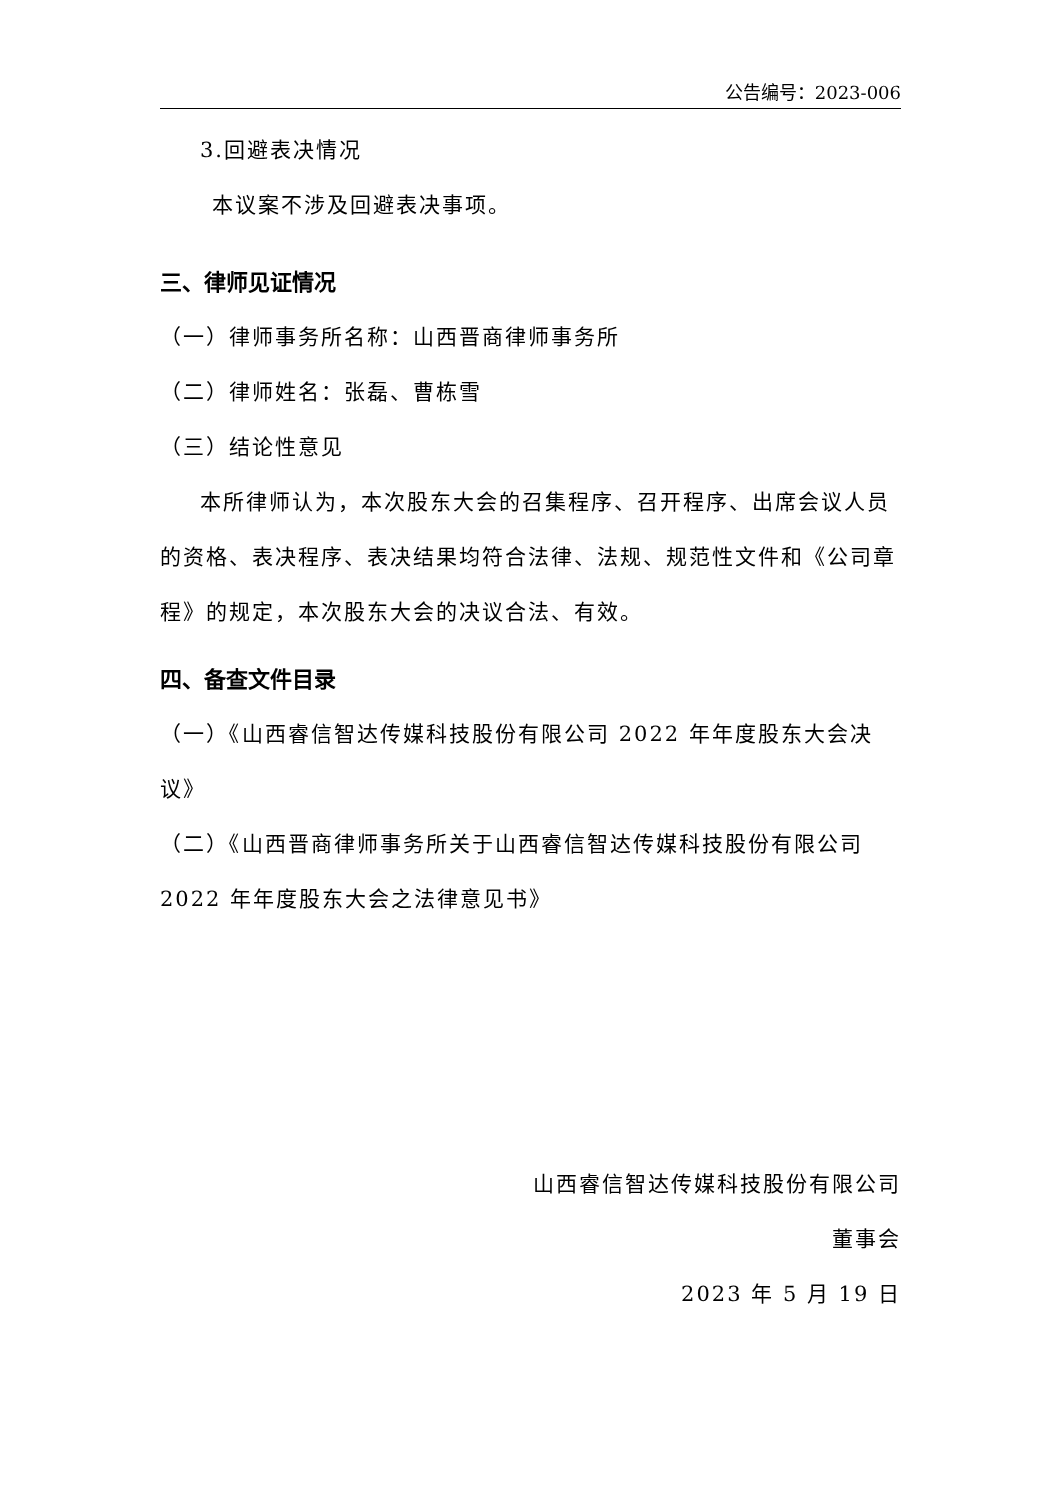公告编号：2023-006
3.回避表决情况
本议案不涉及回避表决事项。
三、律师见证情况
（一）律师事务所名称：山西晋商律师事务所
（二）律师姓名：张磊、曹栋雪
（三）结论性意见
本所律师认为，本次股东大会的召集程序、召开程序、出席会议人员的资格、表决程序、表决结果均符合法律、法规、规范性文件和《公司章程》的规定，本次股东大会的决议合法、有效。
四、备查文件目录
（一）《山西睿信智达传媒科技股份有限公司 2022 年年度股东大会决议》
（二）《山西晋商律师事务所关于山西睿信智达传媒科技股份有限公司 2022 年年度股东大会之法律意见书》
山西睿信智达传媒科技股份有限公司
董事会
2023 年 5 月 19 日